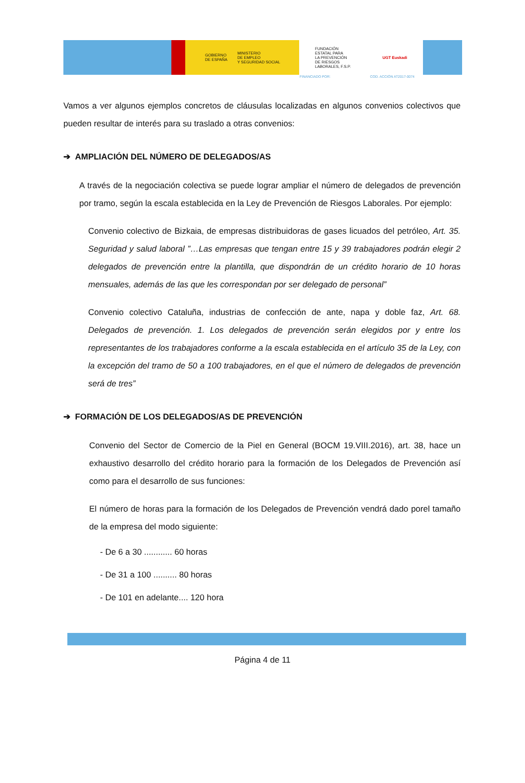FINANCIADO POR: COD. ACCIÓN AT2017-0074
GOBIERNO
DE ESPAÑA MINISTERIO
DE EMPLEO
Y SEGURIDAD SOCIAL
FUNDACIÓN
ESTATAL PARA
LA PREVENCIÓN
DE RIESGOS
LABORALES, F.S.P. UGT Euskadi
Vamos a ver algunos ejemplos concretos de cláusulas localizadas en algunos convenios colectivos que pueden resultar de interés para su traslado a otras convenios:
➔ AMPLIACIÓN DEL NÚMERO DE DELEGADOS/AS
A través de la negociación colectiva se puede lograr ampliar el número de delegados de prevención por tramo, según la escala establecida en la Ley de Prevención de Riesgos Laborales. Por ejemplo:
Convenio colectivo de Bizkaia, de empresas distribuidoras de gases licuados del petróleo, Art. 35. Seguridad y salud laboral ”…Las empresas que tengan entre 15 y 39 trabajadores podrán elegir 2 delegados de prevención entre la plantilla, que dispondrán de un crédito horario de 10 horas mensuales, además de las que les correspondan por ser delegado de personal”
Convenio colectivo Cataluña, industrias de confección de ante, napa y doble faz, Art. 68. Delegados de prevención. 1. Los delegados de prevención serán elegidos por y entre los representantes de los trabajadores conforme a la escala establecida en el artículo 35 de la Ley, con la excepción del tramo de 50 a 100 trabajadores, en el que el número de delegados de prevención será de tres”
➔ FORMACIÓN DE LOS DELEGADOS/AS DE PREVENCIÓN
Convenio del Sector de Comercio de la Piel en General (BOCM 19.VIII.2016), art. 38, hace un exhaustivo desarrollo del crédito horario para la formación de los Delegados de Prevención así como para el desarrollo de sus funciones:
El número de horas para la formación de los Delegados de Prevención vendrá dado porel tamaño de la empresa del modo siguiente:
- De 6 a 30 ............ 60 horas
- De 31 a 100 .......... 80 horas
- De 101 en adelante.... 120 hora
Página 4 de 11